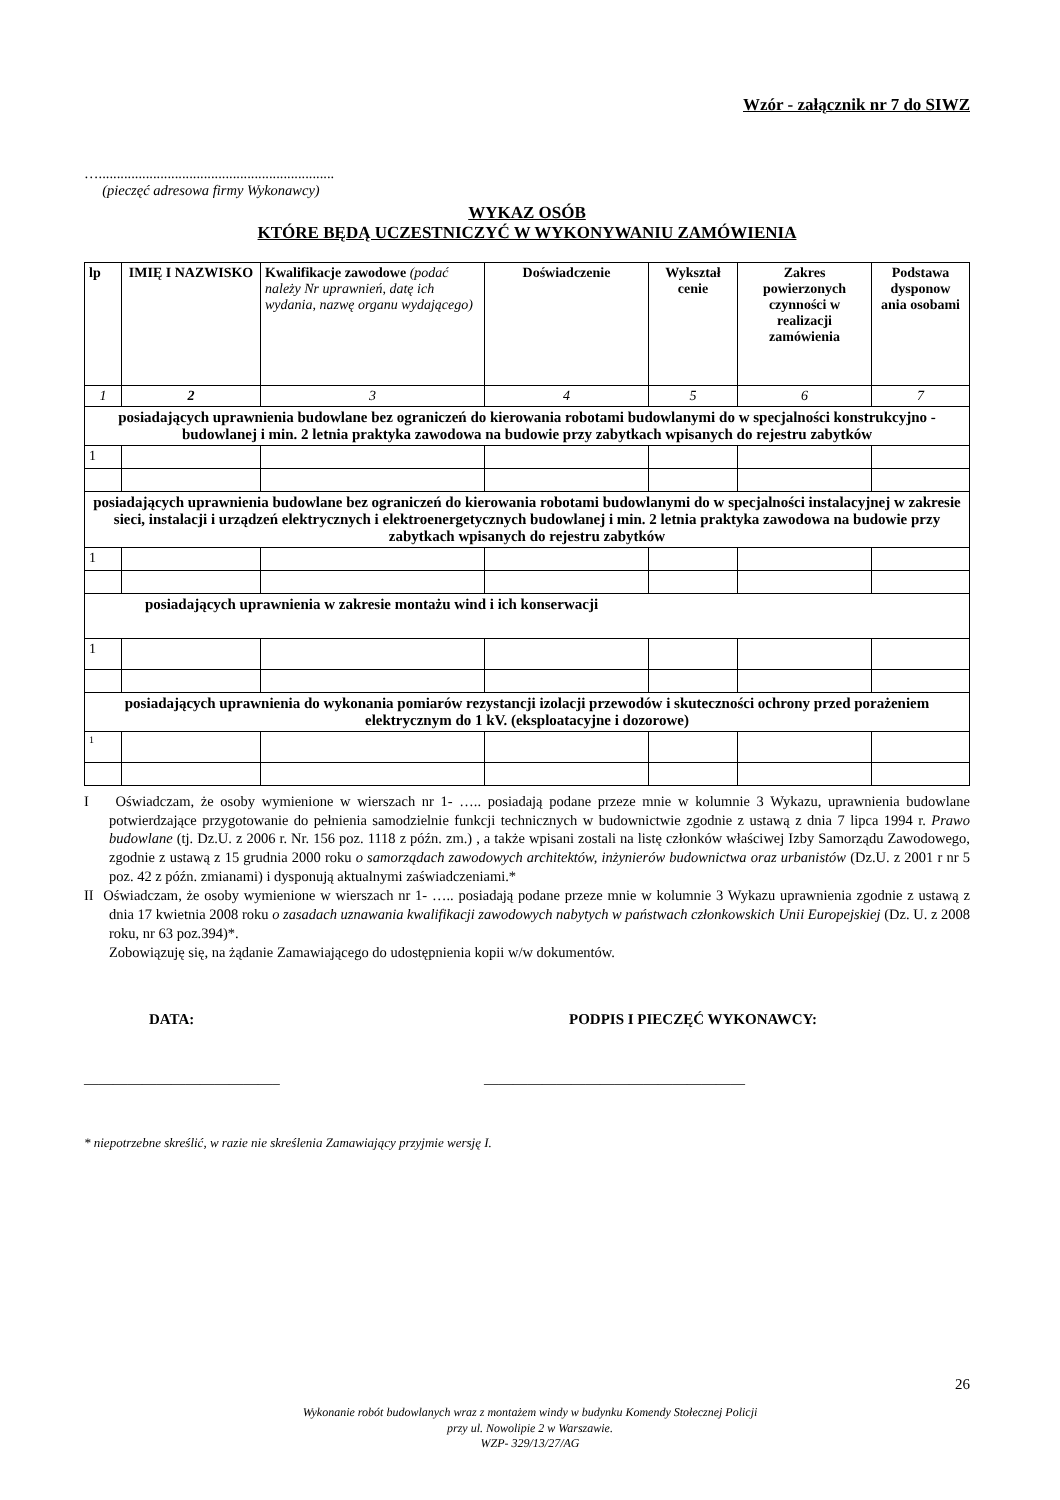Wzór - załącznik nr 7 do SIWZ
….................................................................
(pieczęć adresowa firmy Wykonawcy)
WYKAZ OSÓB
KTÓRE BĘDĄ UCZESTNICZYĆ W WYKONYWANIU ZAMÓWIENIA
| lp | IMIĘ I NAZWISKO | Kwalifikacje zawodowe (podać należy Nr uprawnień, datę ich wydania, nazwę organu wydającego) | Doświadczenie | Wykształ cenie | Zakres powierzonych czynności w realizacji zamówienia | Podstawa dysponow ania osobami |
| --- | --- | --- | --- | --- | --- | --- |
| 1 | 2 | 3 | 4 | 5 | 6 | 7 |
| posiadających uprawnienia budowlane bez ograniczeń do kierowania robotami budowlanymi do w specjalności konstrukcyjno - budowlanej i min. 2 letnia praktyka zawodowa na budowie przy zabytkach wpisanych do rejestru zabytków | | | | | | |
| 1 | | | | | | |
| posiadających uprawnienia budowlane bez ograniczeń do kierowania robotami budowlanymi do w specjalności instalacyjnej w zakresie sieci, instalacji i urządzeń elektrycznych i elektroenergetycznych budowlanej i min. 2 letnia praktyka zawodowa na budowie przy zabytkach wpisanych do rejestru zabytków | | | | | | |
| 1 | | | | | | |
| posiadających uprawnienia w zakresie montażu wind i ich konserwacji | | | | | | |
| 1 | | | | | | |
| posiadających uprawnienia do wykonania pomiarów rezystancji izolacji przewodów i skuteczności ochrony przed porażeniem elektrycznym do 1 kV. (eksploatacyjne i dozorowe) | | | | | | |
| 1 | | | | | | |
I Oświadczam, że osoby wymienione w wierszach nr 1- ….. posiadają podane przeze mnie w kolumnie 3 Wykazu, uprawnienia budowlane potwierdzające przygotowanie do pełnienia samodzielnie funkcji technicznych w budownictwie zgodnie z ustawą z dnia 7 lipca 1994 r. Prawo budowlane (tj. Dz.U. z 2006 r. Nr. 156 poz. 1118 z późn. zm.) , a także wpisani zostali na listę członków właściwej Izby Samorządu Zawodowego, zgodnie z ustawą z 15 grudnia 2000 roku o samorządach zawodowych architektów, inżynierów budownictwa oraz urbanistów (Dz.U. z 2001 r nr 5 poz. 42 z późn. zmianami) i dysponują aktualnymi zaświadczeniami.*
II Oświadczam, że osoby wymienione w wierszach nr 1- ….. posiadają podane przeze mnie w kolumnie 3 Wykazu uprawnienia zgodnie z ustawą z dnia 17 kwietnia 2008 roku o zasadach uznawania kwalifikacji zawodowych nabytych w państwach członkowskich Unii Europejskiej (Dz. U. z 2008 roku, nr 63 poz.394)*.
Zobowiązuję się, na żądanie Zamawiającego do udostępnienia kopii w/w dokumentów.
DATA: PODPIS I PIECZĘĆ WYKONAWCY:
___________________________ ____________________________________
* niepotrzebne skreślić, w razie nie skreślenia Zamawiający przyjmie wersję I.
26
Wykonanie robót budowlanych wraz z montażem windy w budynku Komendy Stołecznej Policji
przy ul. Nowolipie 2 w Warszawie.
WZP- 329/13/27/AG